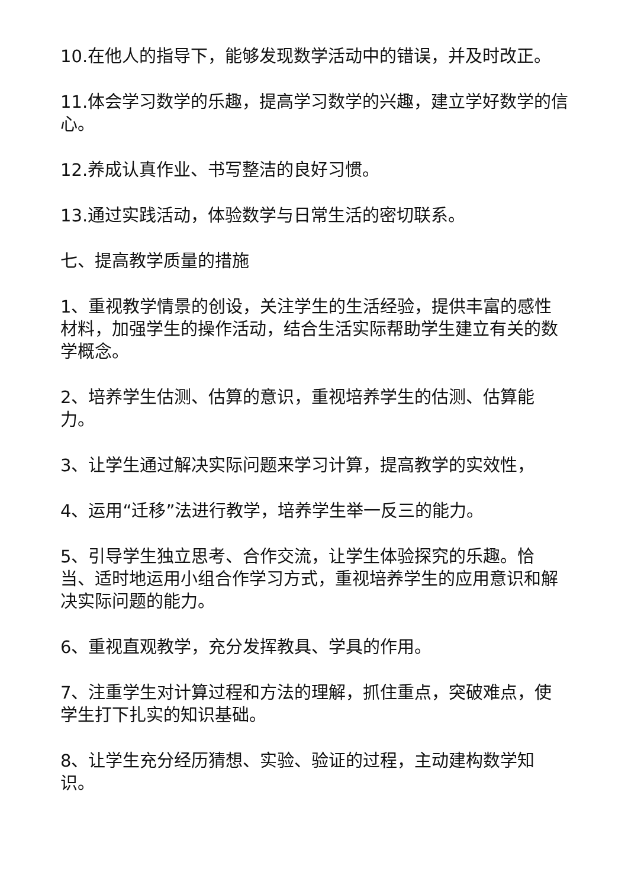10.在他人的指导下，能够发现数学活动中的错误，并及时改正。
11.体会学习数学的乐趣，提高学习数学的兴趣，建立学好数学的信心。
12.养成认真作业、书写整洁的良好习惯。
13.通过实践活动，体验数学与日常生活的密切联系。
七、提高教学质量的措施
1、重视教学情景的创设，关注学生的生活经验，提供丰富的感性材料，加强学生的操作活动，结合生活实际帮助学生建立有关的数学概念。
2、培养学生估测、估算的意识，重视培养学生的估测、估算能力。
3、让学生通过解决实际问题来学习计算，提高教学的实效性，
4、运用“迁移”法进行教学，培养学生举一反三的能力。
5、引导学生独立思考、合作交流，让学生体验探究的乐趣。恰当、适时地运用小组合作学习方式，重视培养学生的应用意识和解决实际问题的能力。
6、重视直观教学，充分发挥教具、学具的作用。
7、注重学生对计算过程和方法的理解，抓住重点，突破难点，使学生打下扎实的知识基础。
8、让学生充分经历猜想、实验、验证的过程，主动建构数学知识。